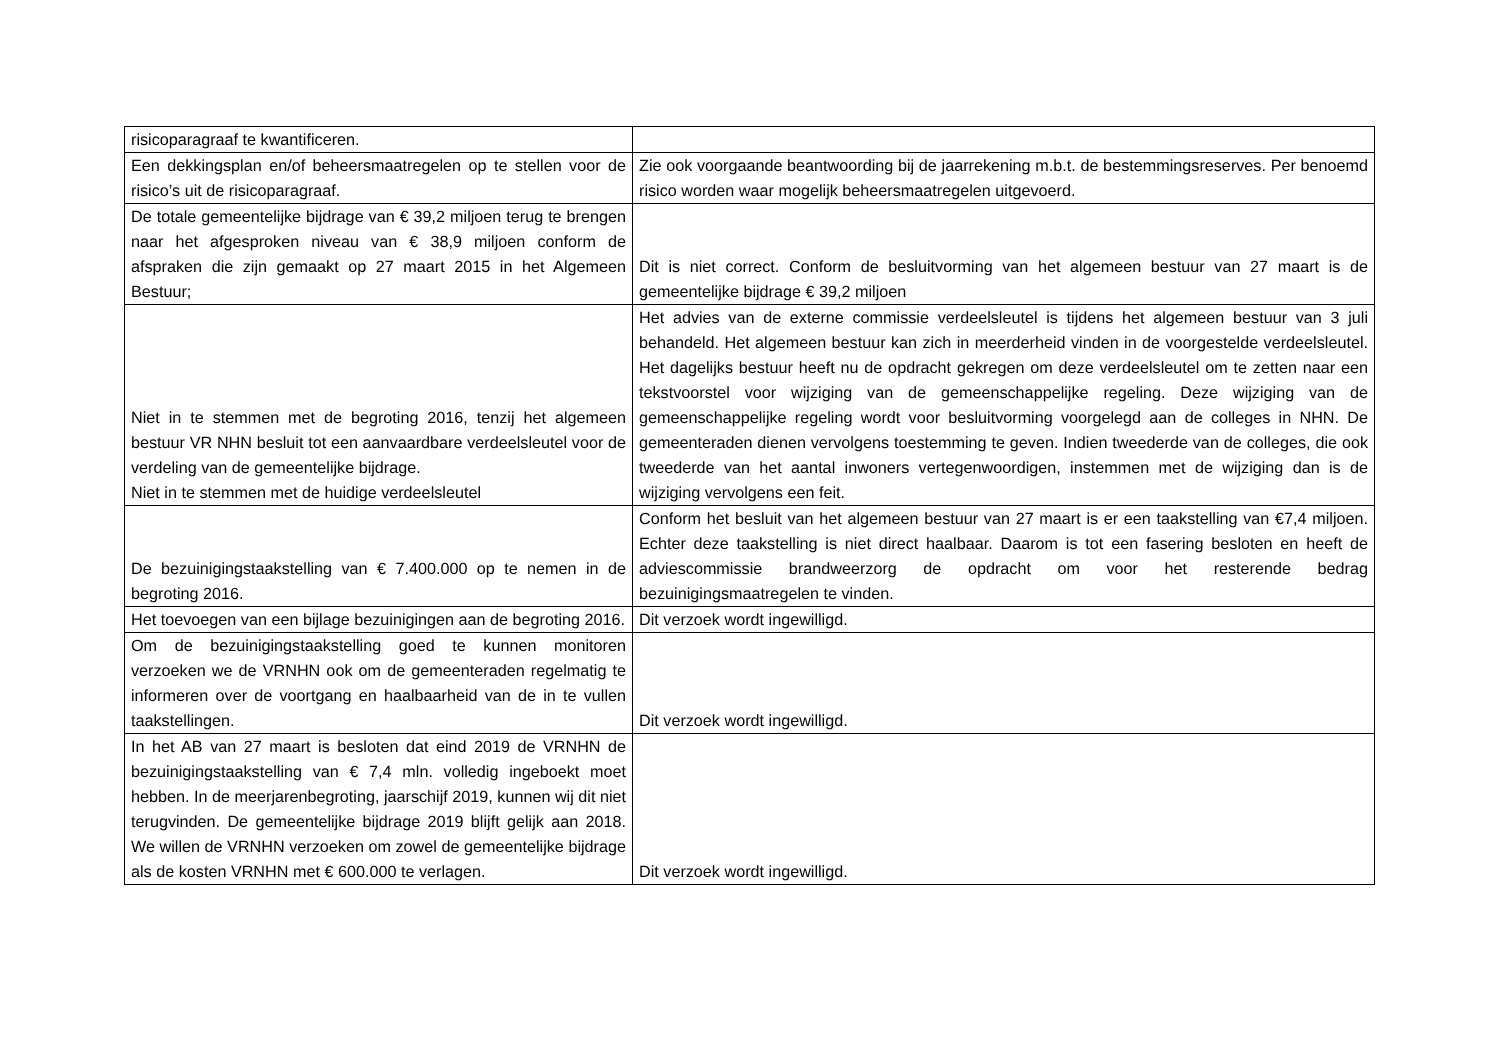| risicoparagraaf te kwantificeren. | |
| Een dekkingsplan en/of beheersmaatregelen op te stellen voor de risico’s uit de risicoparagraaf. | Zie ook voorgaande beantwoording bij de jaarrekening m.b.t. de bestemmingsreserves. Per benoemd risico worden waar mogelijk beheersmaatregelen uitgevoerd. |
| De totale gemeentelijke bijdrage van € 39,2 miljoen terug te brengen naar het afgesproken niveau van € 38,9 miljoen conform de afspraken die zijn gemaakt op 27 maart 2015 in het Algemeen Bestuur; | Dit is niet correct. Conform de besluitvorming van het algemeen bestuur van 27 maart is de gemeentelijke bijdrage € 39,2 miljoen |
| Niet in te stemmen met de begroting 2016, tenzij het algemeen bestuur VR NHN besluit tot een aanvaardbare verdeelsleutel voor de verdeling van de gemeentelijke bijdrage. Niet in te stemmen met de huidige verdeelsleutel | Het advies van de externe commissie verdeelsleutel is tijdens het algemeen bestuur van 3 juli behandeld. Het algemeen bestuur kan zich in meerderheid vinden in de voorgestelde verdeelsleutel. Het dagelijks bestuur heeft nu de opdracht gekregen om deze verdeelsleutel om te zetten naar een tekstvoorstel voor wijziging van de gemeenschappelijke regeling. Deze wijziging van de gemeenschappelijke regeling wordt voor besluitvorming voorgelegd aan de colleges in NHN. De gemeenteraden dienen vervolgens toestemming te geven. Indien tweederde van de colleges, die ook tweederde van het aantal inwoners vertegenwoordigen, instemmen met de wijziging dan is de wijziging vervolgens een feit. |
| De bezuinigingstaakstelling van € 7.400.000 op te nemen in de begroting 2016. | Conform het besluit van het algemeen bestuur van 27 maart is er een taakstelling van €7,4 miljoen. Echter deze taakstelling is niet direct haalbaar. Daarom is tot een fasering besloten en heeft de adviescommissie brandweerzorg de opdracht om voor het resterende bedrag bezuinigingsmaatregelen te vinden. |
| Het toevoegen van een bijlage bezuinigingen aan de begroting 2016. | Dit verzoek wordt ingewilligd. |
| Om de bezuinigingstaakstelling goed te kunnen monitoren verzoeken we de VRNHN ook om de gemeenteraden regelmatig te informeren over de voortgang en haalbaarheid van de in te vullen taakstellingen. | Dit verzoek wordt ingewilligd. |
| In het AB van 27 maart is besloten dat eind 2019 de VRNHN de bezuinigingstaakstelling van € 7,4 mln. volledig ingeboekt moet hebben. In de meerjarenbegroting, jaarschijf 2019, kunnen wij dit niet terugvinden. De gemeentelijke bijdrage 2019 blijft gelijk aan 2018. We willen de VRNHN verzoeken om zowel de gemeentelijke bijdrage als de kosten VRNHN met € 600.000 te verlagen. | Dit verzoek wordt ingewilligd. |